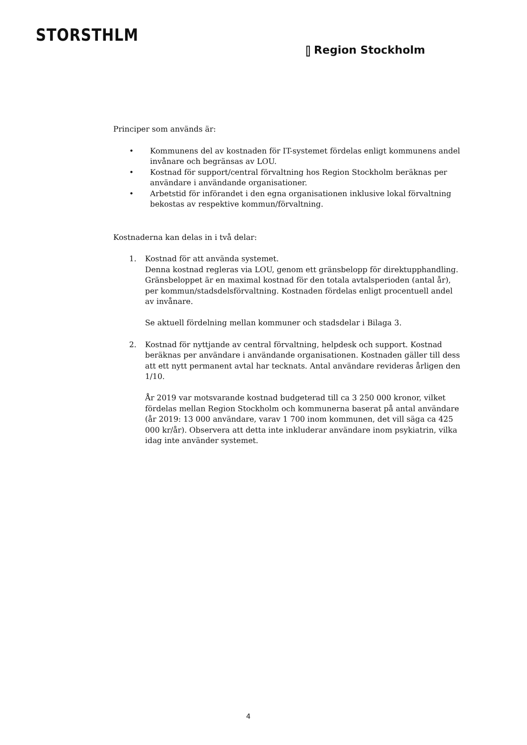STORSTHLM
⫿ Region Stockholm
Principer som används är:
• Kommunens del av kostnaden för IT-systemet fördelas enligt kommunens andel invånare och begränsas av LOU.
• Kostnad för support/central förvaltning hos Region Stockholm beräknas per användare i användande organisationer.
• Arbetstid för införandet i den egna organisationen inklusive lokal förvaltning bekostas av respektive kommun/förvaltning.
Kostnaderna kan delas in i två delar:
1. Kostnad för att använda systemet.
Denna kostnad regleras via LOU, genom ett gränsbelopp för direktupphandling. Gränsbeloppet är en maximal kostnad för den totala avtalsperioden (antal år), per kommun/stadsdelsförvaltning. Kostnaden fördelas enligt procentuell andel av invånare.
Se aktuell fördelning mellan kommuner och stadsdelar i Bilaga 3.
2. Kostnad för nyttjande av central förvaltning, helpdesk och support. Kostnad beräknas per användare i användande organisationen. Kostnaden gäller till dess att ett nytt permanent avtal har tecknats. Antal användare revideras årligen den 1/10.
År 2019 var motsvarande kostnad budgeterad till ca 3 250 000 kronor, vilket fördelas mellan Region Stockholm och kommunerna baserat på antal användare (år 2019: 13 000 användare, varav 1 700 inom kommunen, det vill säga ca 425 000 kr/år). Observera att detta inte inkluderar användare inom psykiatrin, vilka idag inte använder systemet.
4